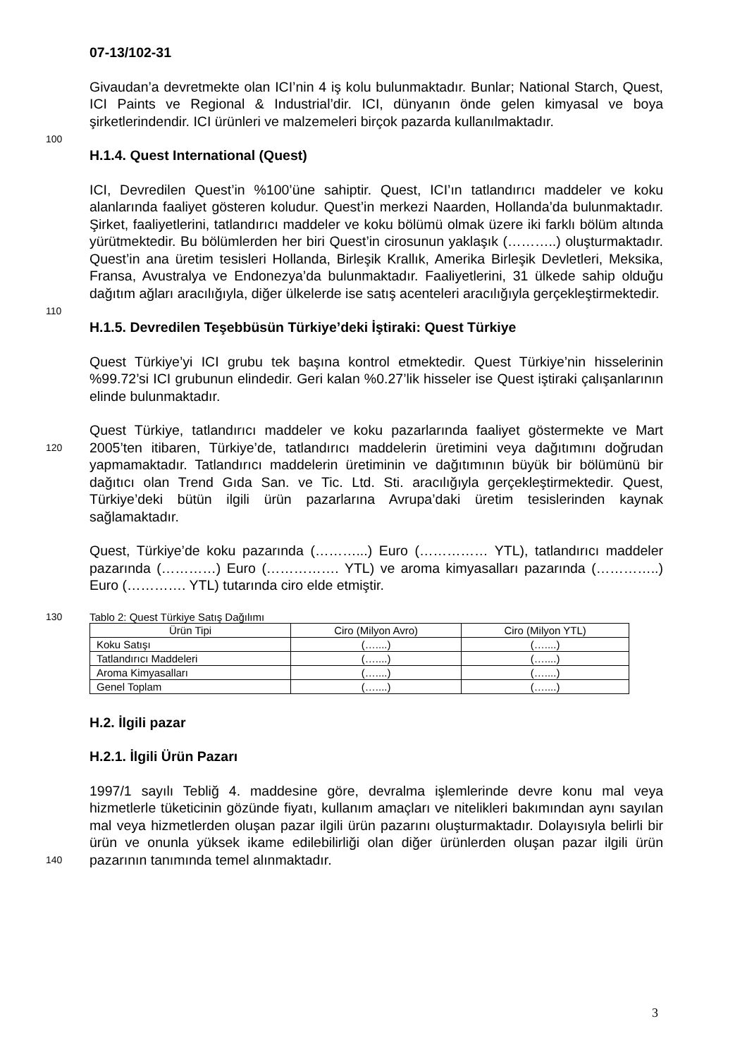07-13/102-31
Givaudan’a devretmekte olan ICI’nin 4 iş kolu bulunmaktadır. Bunlar; National Starch, Quest, ICI Paints ve Regional & Industrial’dir. ICI, dünyanın önde gelen kimyasal ve boya şirketlerindendir. ICI ürünleri ve malzemeleri birçok pazarda
100
kullanılmaktadır.
H.1.4. Quest International (Quest)
ICI, Devredilen Quest’in %100’üne sahiptir. Quest, ICI’ın tatlandırıcı maddeler ve koku alanlarında faaliyet gösteren koludur. Quest’in merkezi Naarden, Hollanda’da bulunmaktadır. Şirket, faaliyetlerini, tatlandırıcı maddeler ve koku bölümü olmak üzere iki farklı bölüm altında yürütmektedir. Bu bölümlerden her biri Quest’in cirosunun yaklaşık (………..) oluşturmaktadır. Quest’in ana üretim tesisleri Hollanda, Birleşik Krallık, Amerika Birleşik Devletleri, Meksika, Fransa, Avustralya ve
110
Endonezya’da bulunmaktadır. Faaliyetlerini, 31 ülkede sahip olduğu dağıtım ağları aracılığıyla, diğer ülkelerde ise satış acenteleri aracılığıyla gerçekleştirmektedir.
H.1.5. Devredilen Teşebbüsün Türkiye’deki İştiraki: Quest Türkiye
Quest Türkiye’yi ICI grubu tek başına kontrol etmektedir. Quest Türkiye’nin hisselerinin %99.72’si ICI grubunun elindedir. Geri kalan %0.27’lik hisseler ise Quest iştiraki çalışanlarının elinde bulunmaktadır.
Quest Türkiye, tatlandırıcı maddeler ve koku pazarlarında faaliyet göstermekte ve
120
Mart 2005’ten itibaren, Türkiye’de, tatlandırıcı maddelerin üretimini veya dağıtımını doğrudan yapmamaktadır. Tatlandırıcı maddelerin üretiminin ve dağıtımının büyük bir bölümünü bir dağıtıcı olan Trend Gıda San. ve Tic. Ltd. Sti. aracılığıyla gerçekleştirmektedir. Quest, Türkiye’deki bütün ilgili ürün pazarlarına Avrupa’daki üretim tesislerinden kaynak sağlamaktadır.
Quest, Türkiye’de koku pazarında (………...) Euro (…………… YTL), tatlandırıcı maddeler pazarında (…………) Euro (……………. YTL) ve aroma kimyasalları pazarında (…………..) Euro (…………. YTL) tutarında ciro elde etmiştir.
130 Tablo 2: Quest Türkiye Satış Dağılımı
| Ürün Tipi | Ciro (Milyon Avro) | Ciro (Milyon YTL) |
| --- | --- | --- |
| Koku Satışı | (…....) | (…....) |
| Tatlandırıcı Maddeleri | (…....) | (…....) |
| Aroma Kimyasalları | (…....) | (…....) |
| Genel Toplam | (…....) | (…....) |
H.2. İlgili pazar
H.2.1. İlgili Ürün Pazarı
1997/1 sayılı Tebliğ 4. maddesine göre, devralma işlemlerinde devre konu mal veya hizmetlerle tüketicinin gözünde fiyatı, kullanım amaçları ve nitelikleri bakımından aynı sayılan mal veya hizmetlerden oluşan pazar ilgili ürün pazarını oluşturmaktadır. Dolayısıyla belirli bir ürün ve onunla yüksek ikame edilebilirliği olan diğer ürünlerden
140
oluşan pazar ilgili ürün pazarının tanımında temel alınmaktadır.
3